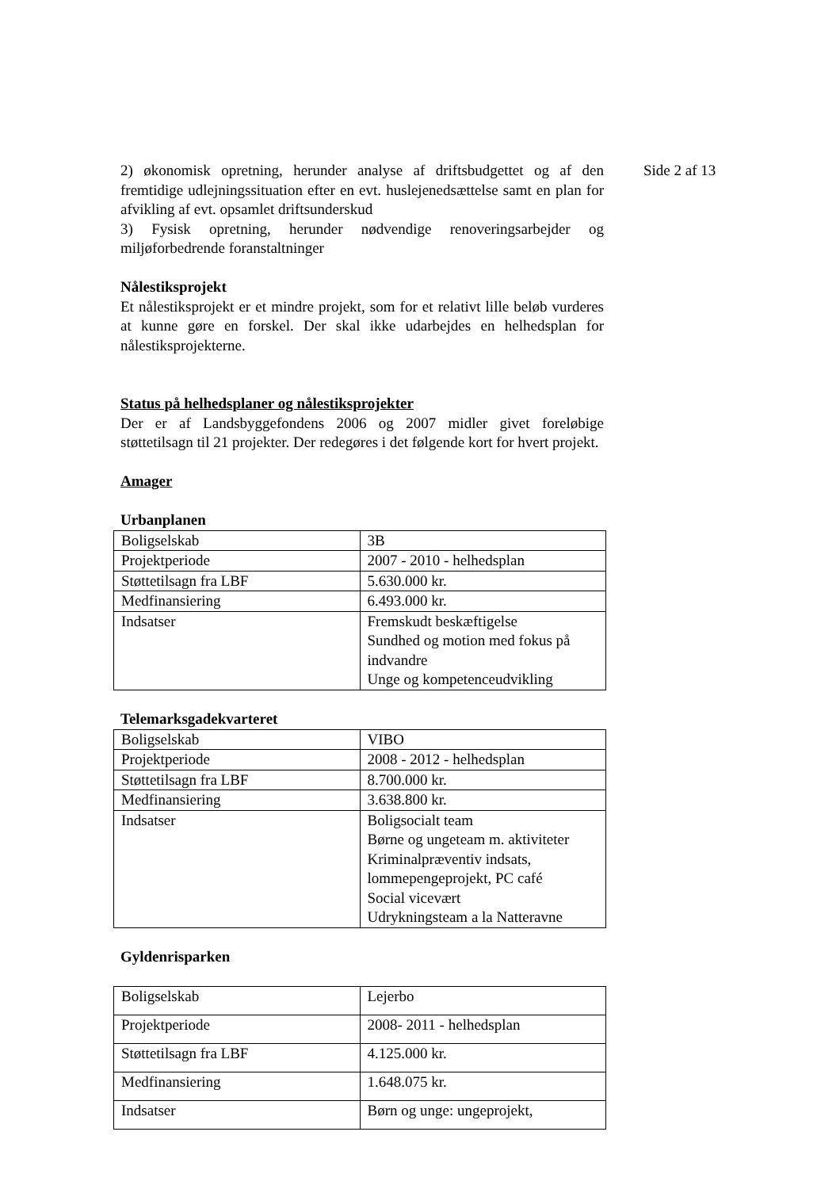2) økonomisk opretning, herunder analyse af driftsbudgettet og af den fremtidige udlejningssituation efter en evt. huslejenedsættelse samt en plan for afvikling af evt. opsamlet driftsunderskud
3) Fysisk opretning, herunder nødvendige renoveringsarbejder og miljøforbedrende foranstaltninger
Nålestiksprojekt
Et nålestiksprojekt er et mindre projekt, som for et relativt lille beløb vurderes at kunne gøre en forskel. Der skal ikke udarbejdes en helhedsplan for nålestiksprojekterne.
Status på helhedsplaner og nålestiksprojekter
Der er af Landsbyggefondens 2006 og 2007 midler givet foreløbige støttetilsagn til 21 projekter. Der redegøres i det følgende kort for hvert projekt.
Amager
Urbanplanen
| Boligselskab | 3B |
| Projektperiode | 2007 - 2010 - helhedsplan |
| Støttetilsagn fra LBF | 5.630.000 kr. |
| Medfinansiering | 6.493.000 kr. |
| Indsatser | Fremskudt beskæftigelse Sundhed og motion med fokus på indvandre Unge og kompetenceudvikling |
Telemarksgadekvarteret
| Boligselskab | VIBO |
| Projektperiode | 2008 - 2012 - helhedsplan |
| Støttetilsagn fra LBF | 8.700.000 kr. |
| Medfinansiering | 3.638.800 kr. |
| Indsatser | Boligsocialt team Børne og ungeteam m. aktiviteter Kriminalpræventiv indsats, lommepengeprojekt, PC café Social vicevært Udrykningsteam a la Natteravne |
Gyldenrisparken
| Boligselskab | Lejerbo |
| Projektperiode | 2008- 2011 - helhedsplan |
| Støttetilsagn fra LBF | 4.125.000 kr. |
| Medfinansiering | 1.648.075 kr. |
| Indsatser | Børn og unge: ungeprojekt, |
Side 2 af 13